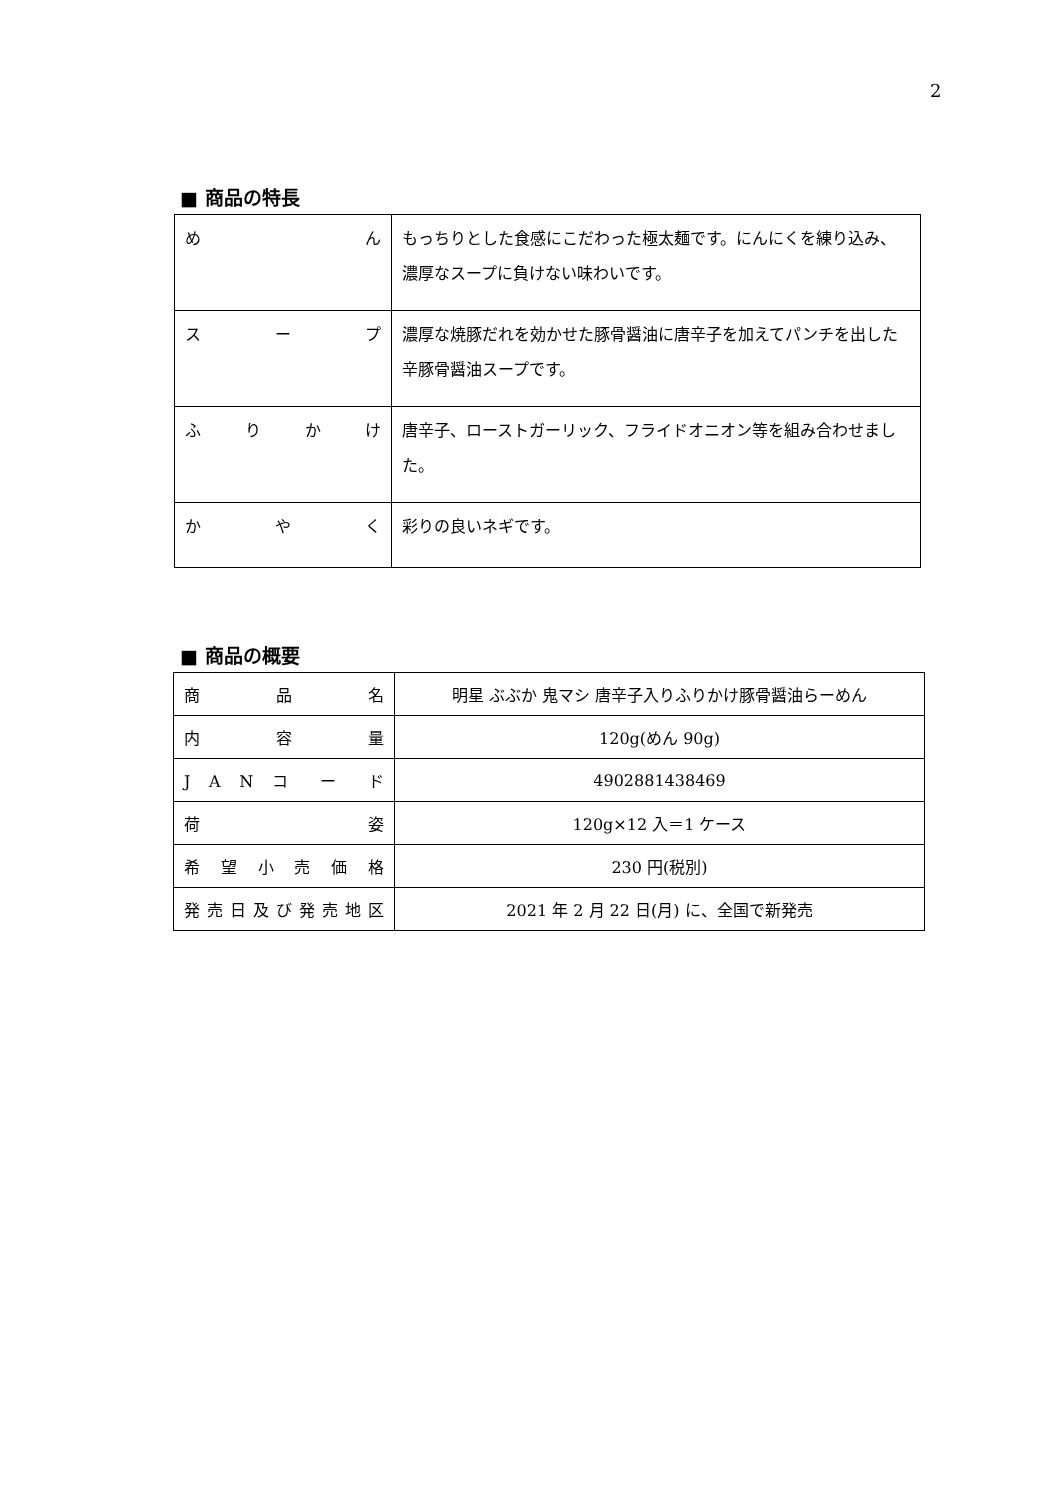2
■ 商品の特長
| め ん | もっちりとした食感にこだわった極太麺です。にんにくを練り込み、濃厚なスープに負けない味わいです。 |
| ス ー プ | 濃厚な焼豚だれを効かせた豚骨醤油に唐辛子を加えてパンチを出した辛豚骨醤油スープです。 |
| ふ り か け | 唐辛子、ローストガーリック、フライドオニオン等を組み合わせました。 |
| か や く | 彩りの良いネギです。 |
■ 商品の概要
| 商 品 名 | 明星 ぶぶか 鬼マシ 唐辛子入りふりかけ豚骨醤油らーめん |
| 内 容 量 | 120g(めん 90g) |
| J A N コ ー ド | 4902881438469 |
| 荷 姿 | 120g×12 入＝1 ケース |
| 希 望 小 売 価 格 | 230 円(税別) |
| 発 売 日 及 び 発 売 地 区 | 2021 年 2 月 22 日(月) に、全国で新発売 |